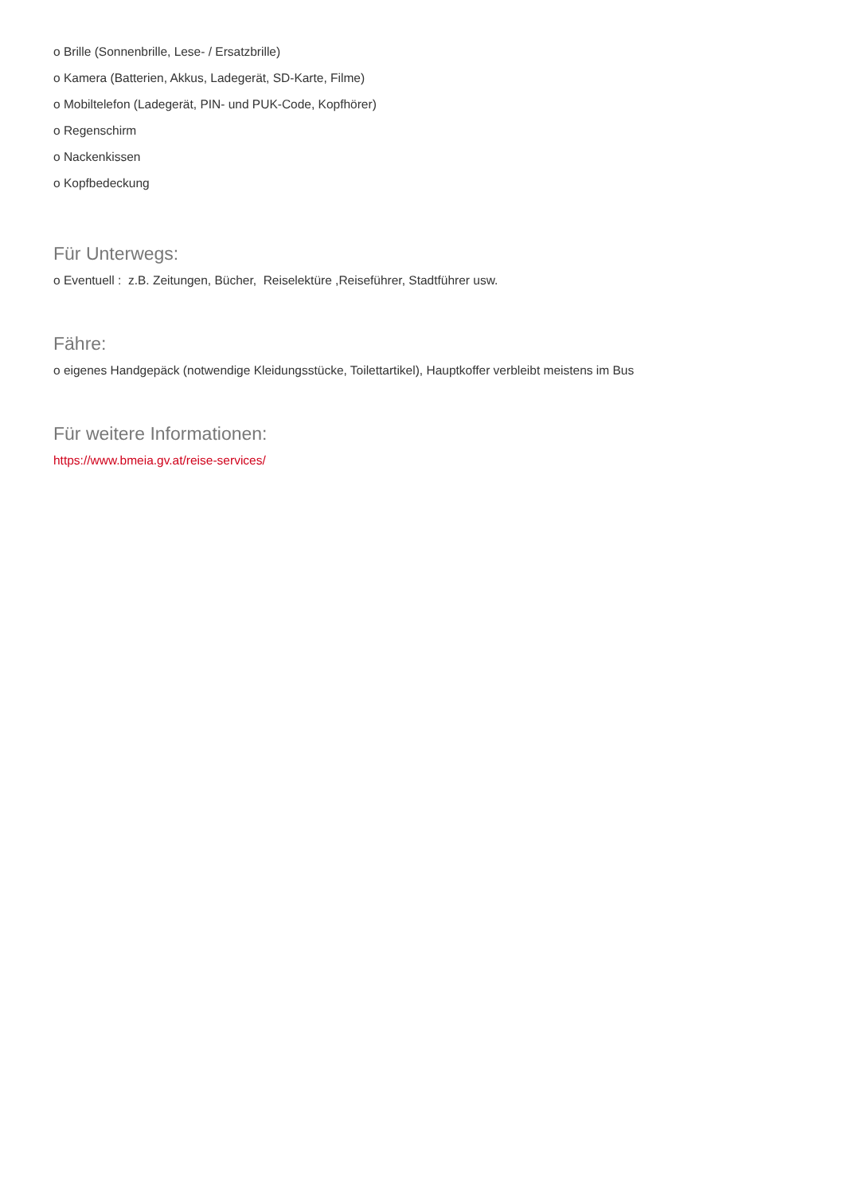o Brille (Sonnenbrille, Lese- / Ersatzbrille)
o Kamera (Batterien, Akkus, Ladegerät, SD-Karte, Filme)
o Mobiltelefon (Ladegerät, PIN- und PUK-Code, Kopfhörer)
o Regenschirm
o Nackenkissen
o Kopfbedeckung
Für Unterwegs:
o Eventuell : z.B. Zeitungen, Bücher, Reiselektüre ,Reiseführer, Stadtführer usw.
Fähre:
o eigenes Handgepäck (notwendige Kleidungsstücke, Toilettartikel), Hauptkoffer verbleibt meistens im Bus
Für weitere Informationen:
https://www.bmeia.gv.at/reise-services/